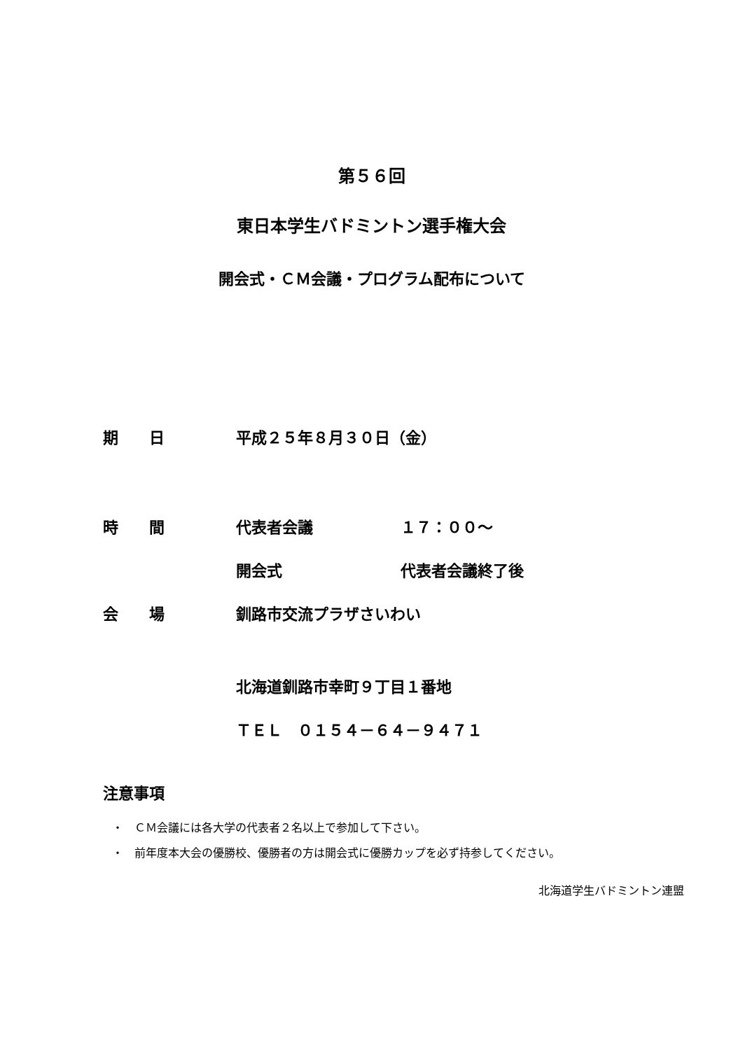第５６回
東日本学生バドミントン選手権大会
開会式・ＣＭ会議・プログラム配布について
期　　日 平成２５年８月３０日（金）
時　　間 代表者会議 １７：００～
開会式 代表者会議終了後
会　　場 釧路市交流プラザさいわい
北海道釧路市幸町９丁目１番地
ＴＥＬ　０１５４－６４－９４７１
注意事項
・　ＣＭ会議には各大学の代表者２名以上で参加して下さい。
・　前年度本大会の優勝校、優勝者の方は開会式に優勝カップを必ず持参してください。
北海道学生バドミントン連盟